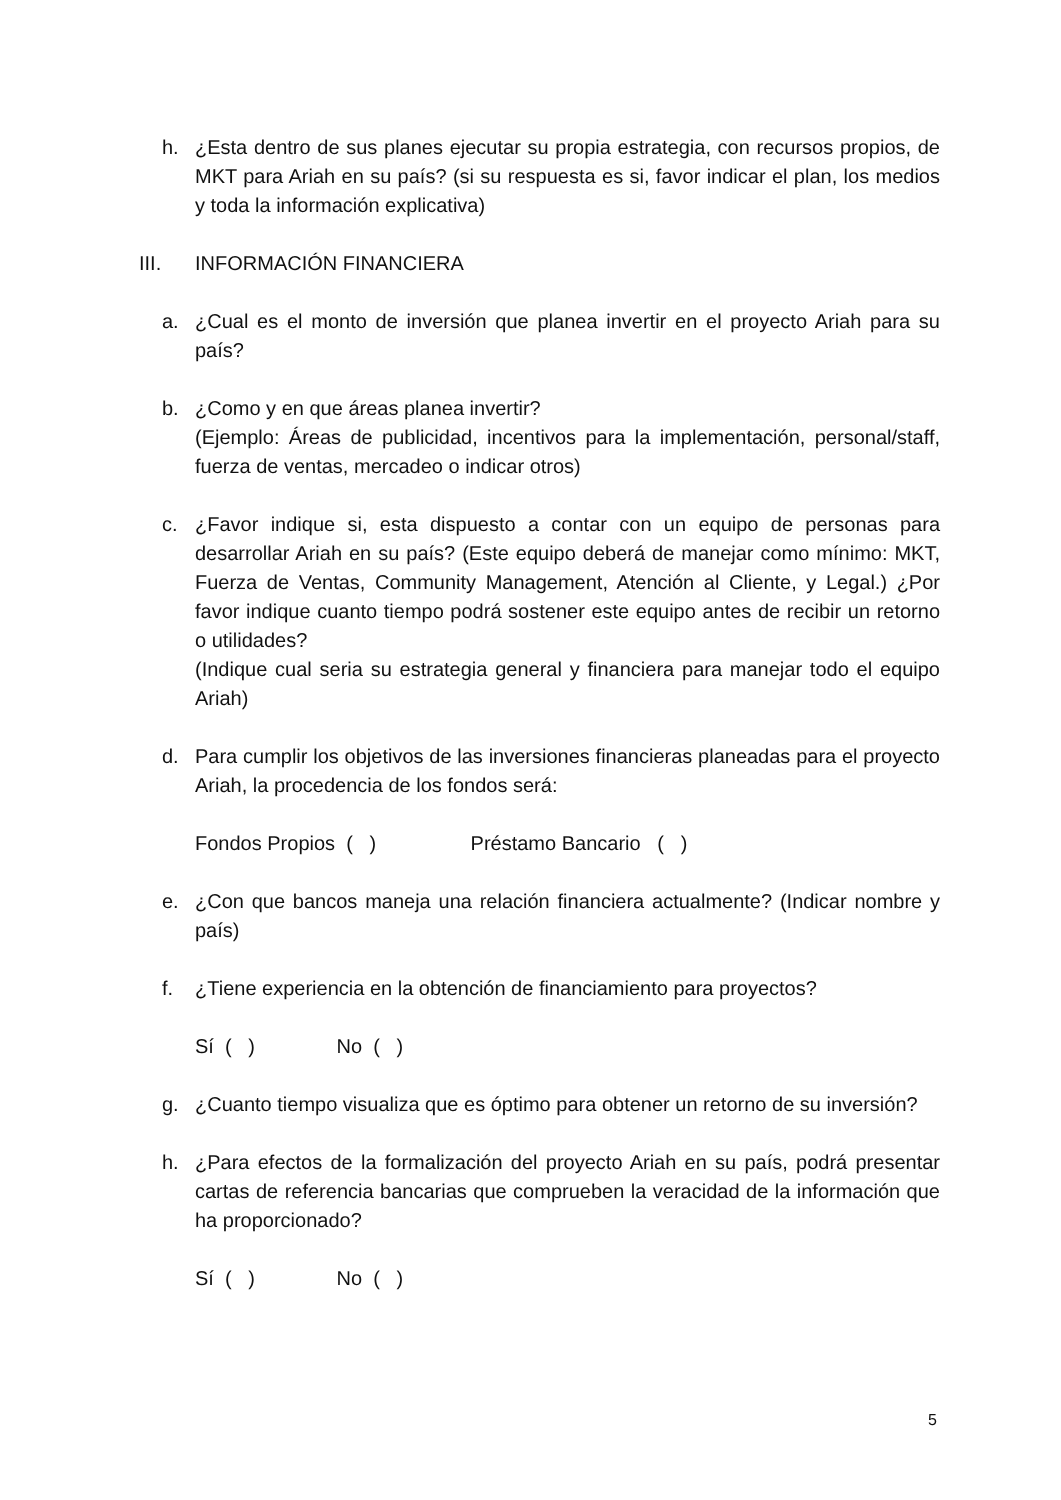h. ¿Esta dentro de sus planes ejecutar su propia estrategia, con recursos propios, de MKT para Ariah en su país? (si su respuesta es si, favor indicar el plan, los medios y toda la información explicativa)
III. INFORMACIÓN FINANCIERA
a. ¿Cual es el monto de inversión que planea invertir en el proyecto Ariah para su país?
b. ¿Como y en que áreas planea invertir?
(Ejemplo: Áreas de publicidad, incentivos para la implementación, personal/staff, fuerza de ventas, mercadeo o indicar otros)
c. ¿Favor indique si, esta dispuesto a contar con un equipo de personas para desarrollar Ariah en su país? (Este equipo deberá de manejar como mínimo: MKT, Fuerza de Ventas, Community Management, Atención al Cliente, y Legal.) ¿Por favor indique cuanto tiempo podrá sostener este equipo antes de recibir un retorno o utilidades?
(Indique cual seria su estrategia general y financiera para manejar todo el equipo Ariah)
d. Para cumplir los objetivos de las inversiones financieras planeadas para el proyecto Ariah, la procedencia de los fondos será:
Fondos Propios ( ) Préstamo Bancario ( )
e. ¿Con que bancos maneja una relación financiera actualmente? (Indicar nombre y país)
f. ¿Tiene experiencia en la obtención de financiamiento para proyectos?
Sí ( ) No ( )
g. ¿Cuanto tiempo visualiza que es óptimo para obtener un retorno de su inversión?
h. ¿Para efectos de la formalización del proyecto Ariah en su país, podrá presentar cartas de referencia bancarias que comprueben la veracidad de la información que ha proporcionado?
Sí ( ) No ( )
5